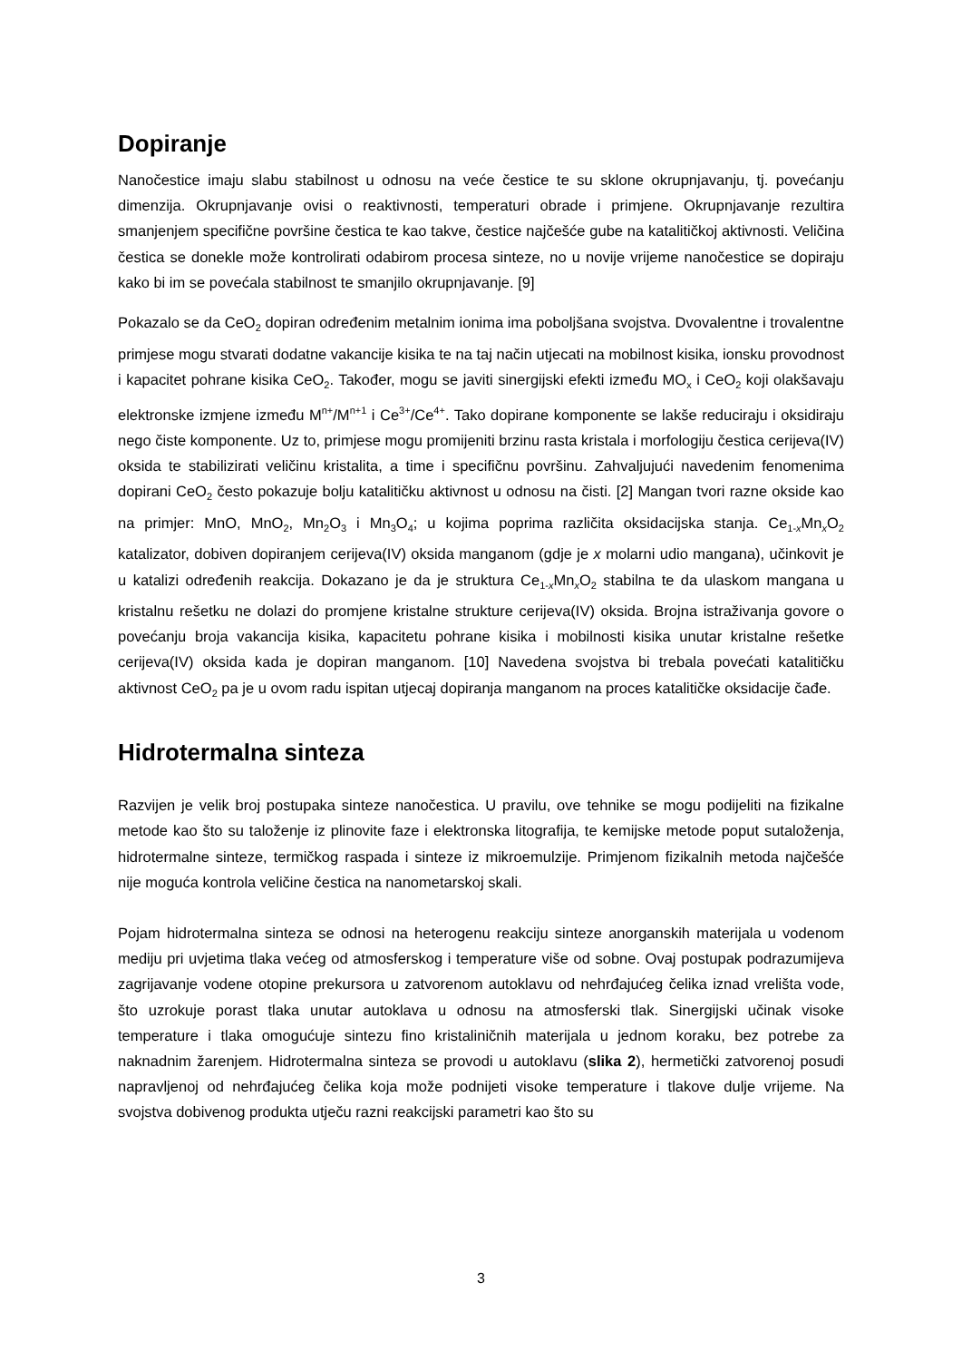Dopiranje
Nanočestice imaju slabu stabilnost u odnosu na veće čestice te su sklone okrupnjavanju, tj. povećanju dimenzija. Okrupnjavanje ovisi o reaktivnosti, temperaturi obrade i primjene. Okrupnjavanje rezultira smanjenjem specifične površine čestica te kao takve, čestice najčešće gube na katalitičkoj aktivnosti. Veličina čestica se donekle može kontrolirati odabirom procesa sinteze, no u novije vrijeme nanočestice se dopiraju kako bi im se povećala stabilnost te smanjilo okrupnjavanje. [9]
Pokazalo se da CeO<sub>2</sub> dopiran određenim metalnim ionima ima poboljšana svojstva. Dvovalentne i trovalentne primjese mogu stvarati dodatne vakancije kisika te na taj način utjecati na mobilnost kisika, ionsku provodnost i kapacitet pohrane kisika CeO<sub>2</sub>. Također, mogu se javiti sinergijski efekti između MO<sub>x</sub> i CeO<sub>2</sub> koji olakšavaju elektronske izmjene između M<sup>n+</sup>/M<sup>n+1</sup> i Ce<sup>3+</sup>/Ce<sup>4+</sup>. Tako dopirane komponente se lakše reduciraju i oksidiraju nego čiste komponente. Uz to, primjese mogu promijeniti brzinu rasta kristala i morfologiju čestica cerijeva(IV) oksida te stabilizirati veličinu kristalita, a time i specifičnu površinu. Zahvaljujući navedenim fenomenima dopirani CeO<sub>2</sub> često pokazuje bolju katalitičku aktivnost u odnosu na čisti. [2] Mangan tvori razne okside kao na primjer: MnO, MnO<sub>2</sub>, Mn<sub>2</sub>O<sub>3</sub> i Mn<sub>3</sub>O<sub>4</sub>; u kojima poprima različita oksidacijska stanja. Ce<sub>1-x</sub>Mn<sub>x</sub>O<sub>2</sub> katalizator, dobiven dopiranjem cerijeva(IV) oksida manganom (gdje je x molarni udio mangana), učinkovit je u katalizi određenih reakcija. Dokazano je da je struktura Ce<sub>1-x</sub>Mn<sub>x</sub>O<sub>2</sub> stabilna te da ulaskom mangana u kristalnu rešetku ne dolazi do promjene kristalne strukture cerijeva(IV) oksida. Brojna istraživanja govore o povećanju broja vakancija kisika, kapacitetu pohrane kisika i mobilnosti kisika unutar kristalne rešetke cerijeva(IV) oksida kada je dopiran manganom. [10] Navedena svojstva bi trebala povećati katalitičku aktivnost CeO<sub>2</sub> pa je u ovom radu ispitan utjecaj dopiranja manganom na proces katalitičke oksidacije čađe.
Hidrotermalna sinteza
Razvijen je velik broj postupaka sinteze nanočestica. U pravilu, ove tehnike se mogu podijeliti na fizikalne metode kao što su taloženje iz plinovite faze i elektronska litografija, te kemijske metode poput sutaloženja, hidrotermalne sinteze, termičkog raspada i sinteze iz mikroemulzije. Primjenom fizikalnih metoda najčešće nije moguća kontrola veličine čestica na nanometarskoj skali.
Pojam hidrotermalna sinteza se odnosi na heterogenu reakciju sinteze anorganskih materijala u vodenom mediju pri uvjetima tlaka većeg od atmosferskog i temperature više od sobne. Ovaj postupak podrazumijeva zagrijavanje vodene otopine prekursora u zatvorenom autoklavu od nehrđajućeg čelika iznad vrelišta vode, što uzrokuje porast tlaka unutar autoklava u odnosu na atmosferski tlak. Sinergijski učinak visoke temperature i tlaka omogućuje sintezu fino kristaliničnih materijala u jednom koraku, bez potrebe za naknadnim žarenjem. Hidrotermalna sinteza se provodi u autoklavu (slika 2), hermetički zatvorenoj posudi napravljenoj od nehrđajućeg čelika koja može podnijeti visoke temperature i tlakove dulje vrijeme. Na svojstva dobivenog produkta utječu razni reakcijski parametri kao što su
3